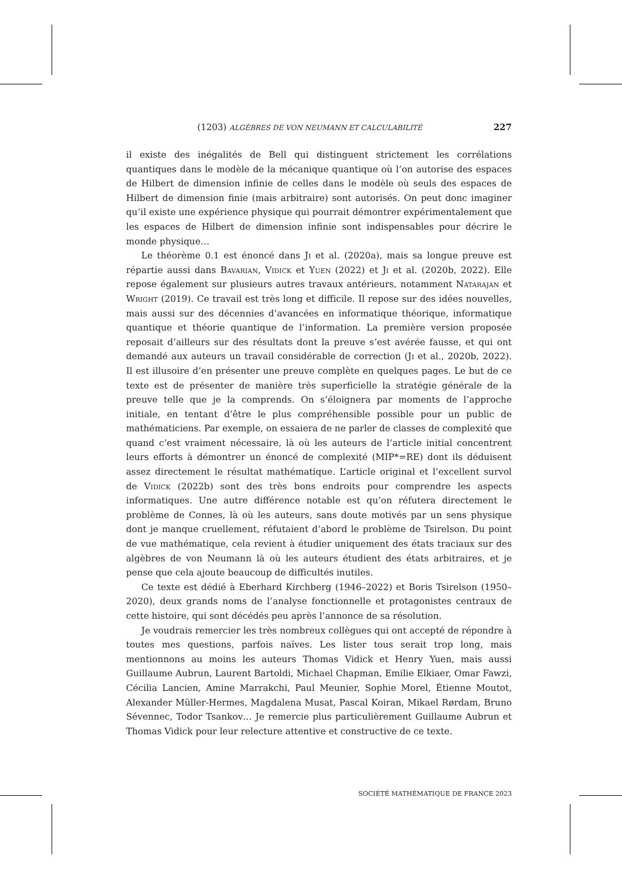(1203) ALGÈBRES DE VON NEUMANN ET CALCULABILITÉ 227
il existe des inégalités de Bell qui distinguent strictement les corrélations quantiques dans le modèle de la mécanique quantique où l’on autorise des espaces de Hilbert de dimension infinie de celles dans le modèle où seuls des espaces de Hilbert de dimension finie (mais arbitraire) sont autorisés. On peut donc imaginer qu’il existe une expérience physique qui pourrait démontrer expérimentalement que les espaces de Hilbert de dimension infinie sont indispensables pour décrire le monde physique…
Le théorème 0.1 est énoncé dans Ji et al. (2020a), mais sa longue preuve est répartie aussi dans Bavarian, Vidick et Yuen (2022) et Ji et al. (2020b, 2022). Elle repose également sur plusieurs autres travaux antérieurs, notamment Natarajan et Wright (2019). Ce travail est très long et difficile. Il repose sur des idées nouvelles, mais aussi sur des décennies d’avancées en informatique théorique, informatique quantique et théorie quantique de l’information. La première version proposée reposait d’ailleurs sur des résultats dont la preuve s’est avérée fausse, et qui ont demandé aux auteurs un travail considérable de correction (Ji et al., 2020b, 2022). Il est illusoire d’en présenter une preuve complète en quelques pages. Le but de ce texte est de présenter de manière très superficielle la stratégie générale de la preuve telle que je la comprends. On s’éloignera par moments de l’approche initiale, en tentant d’être le plus compréhensible possible pour un public de mathématiciens. Par exemple, on essaiera de ne parler de classes de complexité que quand c’est vraiment nécessaire, là où les auteurs de l’article initial concentrent leurs efforts à démontrer un énoncé de complexité (MIP*=RE) dont ils déduisent assez directement le résultat mathématique. L’article original et l’excellent survol de Vidick (2022b) sont des très bons endroits pour comprendre les aspects informatiques. Une autre différence notable est qu’on réfutera directement le problème de Connes, là où les auteurs, sans doute motivés par un sens physique dont je manque cruellement, réfutaient d’abord le problème de Tsirelson. Du point de vue mathématique, cela revient à étudier uniquement des états traciaux sur des algèbres de von Neumann là où les auteurs étudient des états arbitraires, et je pense que cela ajoute beaucoup de difficultés inutiles.
Ce texte est dédié à Eberhard Kirchberg (1946–2022) et Boris Tsirelson (1950–2020), deux grands noms de l’analyse fonctionnelle et protagonistes centraux de cette histoire, qui sont décédés peu après l’annonce de sa résolution.
Je voudrais remercier les très nombreux collègues qui ont accepté de répondre à toutes mes questions, parfois naïves. Les lister tous serait trop long, mais mentionnons au moins les auteurs Thomas Vidick et Henry Yuen, mais aussi Guillaume Aubrun, Laurent Bartoldi, Michael Chapman, Emilie Elkiaer, Omar Fawzi, Cécilia Lancien, Amine Marrakchi, Paul Meunier, Sophie Morel, Étienne Moutot, Alexander Müller-Hermes, Magdalena Musat, Pascal Koiran, Mikael Rørdam, Bruno Sévennec, Todor Tsankov… Je remercie plus particulièrement Guillaume Aubrun et Thomas Vidick pour leur relecture attentive et constructive de ce texte.
SOCIÉTÉ MATHÉMATIQUE DE FRANCE 2023